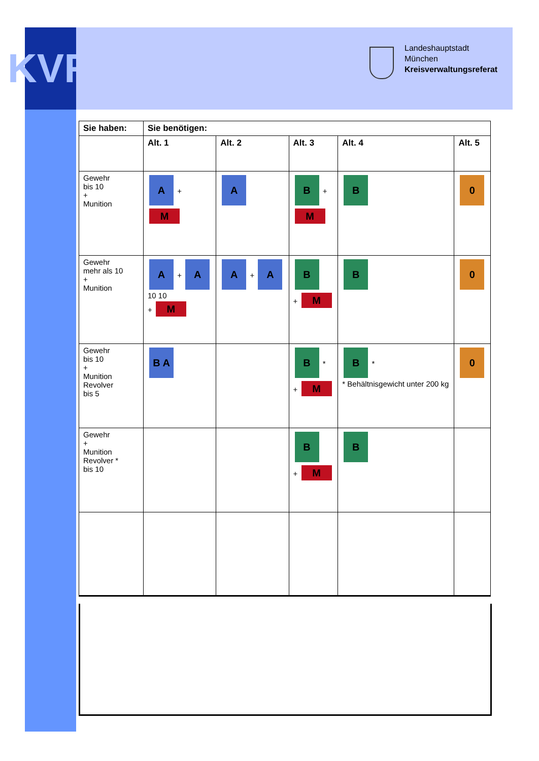KVR
Landeshauptstadt
München
Kreisverwaltungsreferat
| Sie haben: | Sie benötigen: | | | | |
| --- | --- | --- | --- | --- | --- |
| | Alt. 1 | Alt. 2 | Alt. 3 | Alt. 4 | Alt. 5 |
| Gewehr bis 10 + Munition | A + M | A | B + M | B | 0 |
| Gewehr mehr als 10 + Munition | A + A 10 10 + M | A + A | B + M | B | 0 |
| Gewehr bis 10 + Munition Revolver bis 5 | B A | | B * + M | B * * Behältnisgewicht unter 200 kg | 0 |
| Gewehr + Munition Revolver * bis 10 | | | B + M | B | |